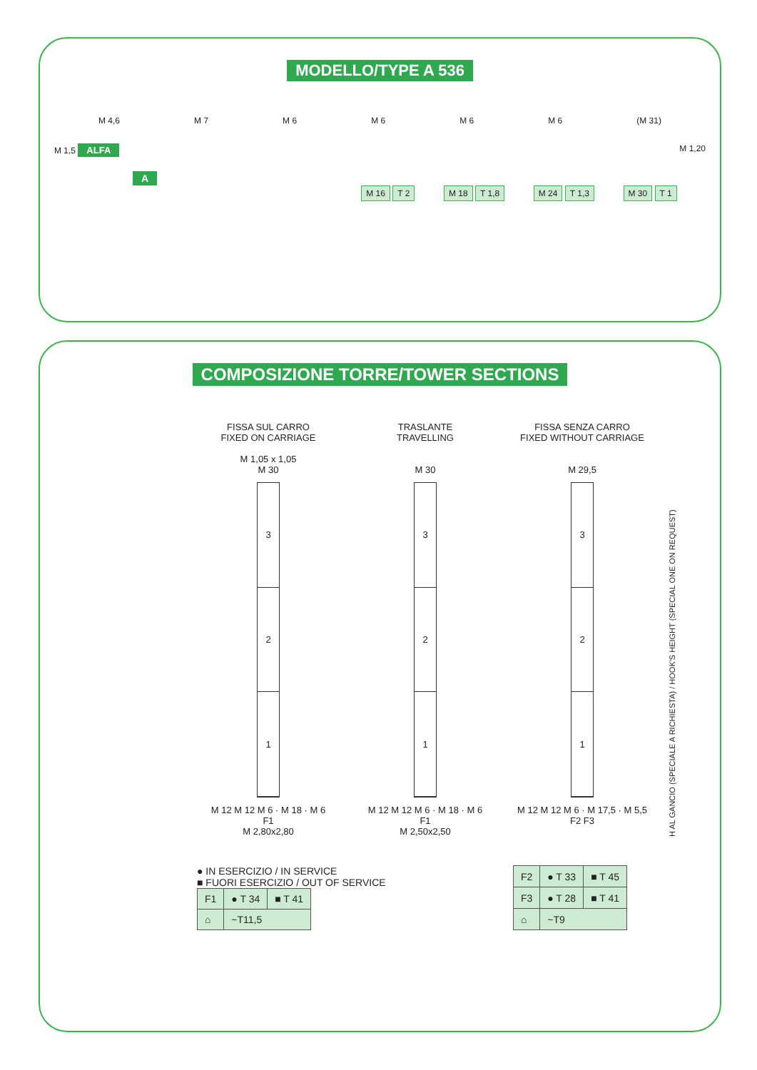MODELLO/TYPE A 536
M 4,6 M 7 M 6 M 6 M 6 M 6 (M 31)
M 1,5 ALFA M 1,20
A
M 16 T 2 M 18 T 1,8 M 24 T 1,3 M 30 T 1
COMPOSIZIONE TORRE/TOWER SECTIONS
FISSA SUL CARRO
FIXED ON CARRIAGE
M 1,05 x 1,05
M 30
3
2
1
M 12 M 12 M 6 · M 18 · M 6
F1
M 2,80x2,80
TRASLANTE
TRAVELLING
M 30
3
2
1
M 12 M 12 M 6 · M 18 · M 6
F1
M 2,50x2,50
FISSA SENZA CARRO
FIXED WITHOUT CARRIAGE
M 29,5
3
2
1
M 12 M 12 M 6 · M 17,5 · M 5,5
F2 F3
H AL GANCIO (SPECIALE A RICHIESTA) / HOOK'S HEIGHT (SPECIAL ONE ON REQUEST)
● IN ESERCIZIO / IN SERVICE
■ FUORI ESERCIZIO / OUT OF SERVICE
| F1 | ● T 34 | ■ T 41 |
| ⌂ | ~T11,5 | |
| F2 | ● T 33 | ■ T 45 |
| F3 | ● T 28 | ■ T 41 |
| ⌂ | ~T9 | |